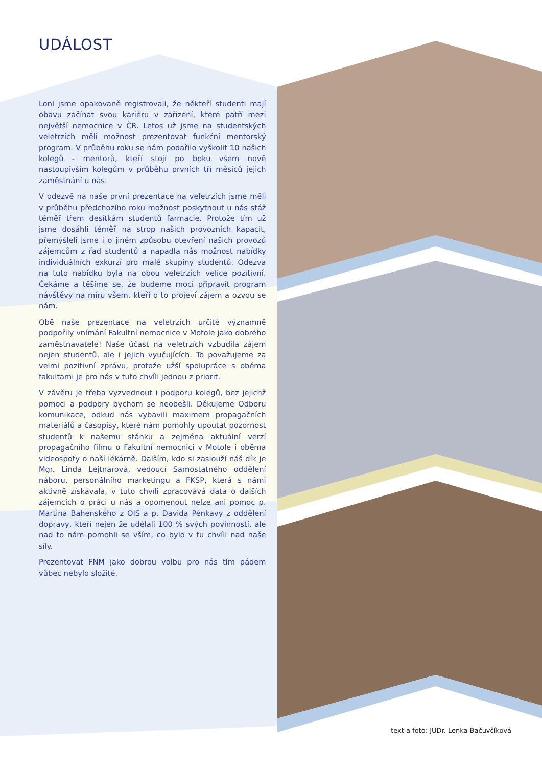UDÁLOST
Loni jsme opakovaně registrovali, že někteří studenti mají obavu začínat svou kariéru v zařízení, které patří mezi největší nemocnice v ČR. Letos už jsme na studentských veletrzích měli možnost prezentovat funkční mentorský program. V průběhu roku se nám podařilo vyškolit 10 našich kolegů - mentorů, kteří stojí po boku všem nově nastoupivším kolegům v průběhu prvních tří měsíců jejich zaměstnání u nás.
V odezvě na naše první prezentace na veletrzích jsme měli v průběhu předchozího roku možnost poskytnout u nás stáž téměř třem desítkám studentů farmacie. Protože tím už jsme dosáhli téměř na strop našich provozních kapacit, přemýšleli jsme i o jiném způsobu otevření našich provozů zájemcům z řad studentů a napadla nás možnost nabídky individuálních exkurzí pro malé skupiny studentů. Odezva na tuto nabídku byla na obou veletrzích velice pozitivní. Čekáme a těšíme se, že budeme moci připravit program návštěvy na míru všem, kteří o to projeví zájem a ozvou se nám.
Obě naše prezentace na veletrzích určitě významně podpořily vnímání Fakultní nemocnice v Motole jako dobrého zaměstnavatele! Naše účast na veletrzích vzbudila zájem nejen studentů, ale i jejich vyučujících. To považujeme za velmi pozitivní zprávu, protože užší spolupráce s oběma fakultami je pro nás v tuto chvíli jednou z priorit.
V závěru je třeba vyzvednout i podporu kolegů, bez jejichž pomoci a podpory bychom se neobešli. Děkujeme Odboru komunikace, odkud nás vybavili maximem propagačních materiálů a časopisy, které nám pomohly upoutat pozornost studentů k našemu stánku a zejména aktuální verzí propagačního filmu o Fakultní nemocnici v Motole i oběma videospoty o naší lékárně. Dalším, kdo si zaslouží náš dík je Mgr. Linda Lejtnarová, vedoucí Samostatného oddělení náboru, personálního marketingu a FKSP, která s námi aktivně získávala, v tuto chvíli zpracovává data o dalších zájemcích o práci u nás a opomenout nelze ani pomoc p. Martina Bahenského z OIS a p. Davida Pěnkavy z oddělení dopravy, kteří nejen že udělali 100 % svých povinností, ale nad to nám pomohli se vším, co bylo v tu chvíli nad naše síly.
Prezentovat FNM jako dobrou volbu pro nás tím pádem vůbec nebylo složité.
text a foto: JUDr. Lenka Bačuvčíková